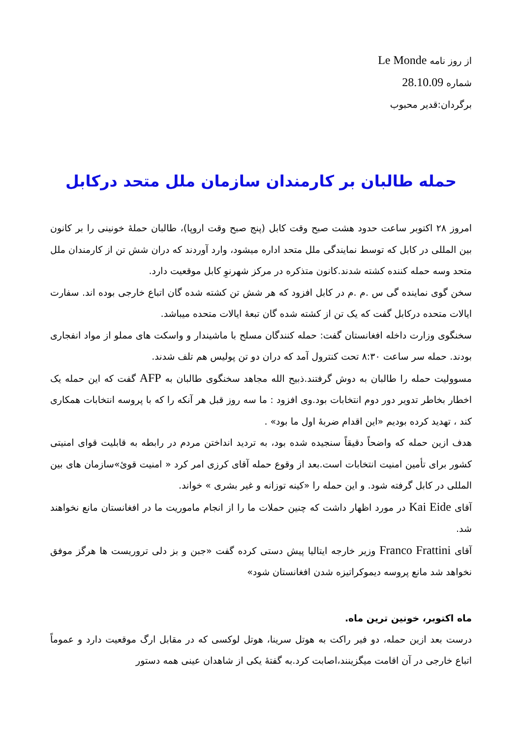از روز نامه Le Monde
شماره 28.10.09
برگردان:قدیر محبوب
حمله طالبان بر کارمندان سازمان ملل متحد درکابل
امروز ۲۸ اکتوبر ساعت حدود هشت صبح وقت کابل (پنج صبح وقت اروپا)، طالبان حملۀ خونینی را بر کانون بین المللی در کابل که توسط نمایندگی ملل متحد اداره میشود، وارد آوردند که دران شش تن از کارمندان ملل متحد وسه حمله کننده کشته شدند.کانون متذکره در مرکز شهرنوِ کابل موقعیت دارد.
سخن گوی نماینده گی س .م .م در کابل افزود که هر شش تن کشته شده گان اتباع خارجی بوده اند. سفارت ایالات متحده درکابل گفت که یک تن از کشته شده گان تبعۀ ایالات متحده میباشد.
سخنگوی وزارت داخله افغانستان گفت: حمله کنندگان مسلح با ماشیندار و واسکت های مملو از مواد انفجاری بودند. حمله سر ساعت ۸:۳۰ تحت کنترول آمد که دران دو تن پولیس هم تلف شدند.
مسوولیت حمله را طالبان به دوش گرفتند.ذبیح الله مجاهد سخنگوی طالبان به AFP گفت که این حمله یک اخطار بخاطر تدویر دور دوم انتخابات بود.وی افزود : ما سه روز قبل هر آنکه را که با پروسه انتخابات همکاری کند ، تهدید کرده بودیم «این اقدام ضربۀ اول ما بود» .
هدف ازین حمله که واضحاً دقیقاً سنجیده شده بود، به تردید انداختن مردم در رابطه به قابلیت قوای امنیتی کشور برای تأمین امنیت انتخابات است.بعد از وقوع حمله آقای کرزی امر کرد « امنیت قویٔ»سازمان های بین المللی در کابل گرفته شود. و این حمله را «کینه توزانه و غیر بشری » خواند.
آقای Kai Eide در مورد اظهار داشت که چنین حملات ما را از انجام ماموریت ما در افغانستان مانع نخواهند شد.
آقای Franco Frattini وزیر خارجه ایتالیا پیش دستی کرده گفت «جبن و بز دلی تروریست ها هرگز موفق نخواهد شد مانع پروسه دیموکراتیزه شدن افغانستان شود»
ماه اکتوبر، خونین ترین ماه.
درست بعد ازین حمله، دو فیر راکت به هوتل سرینا، هوتل لوکسی که در مقابل ارگ موقعیت دارد و عموماً اتباع خارجی در آن اقامت میگزینند،اصابت کرد.به گفتۀ یکی از شاهدان عینی همه دستور